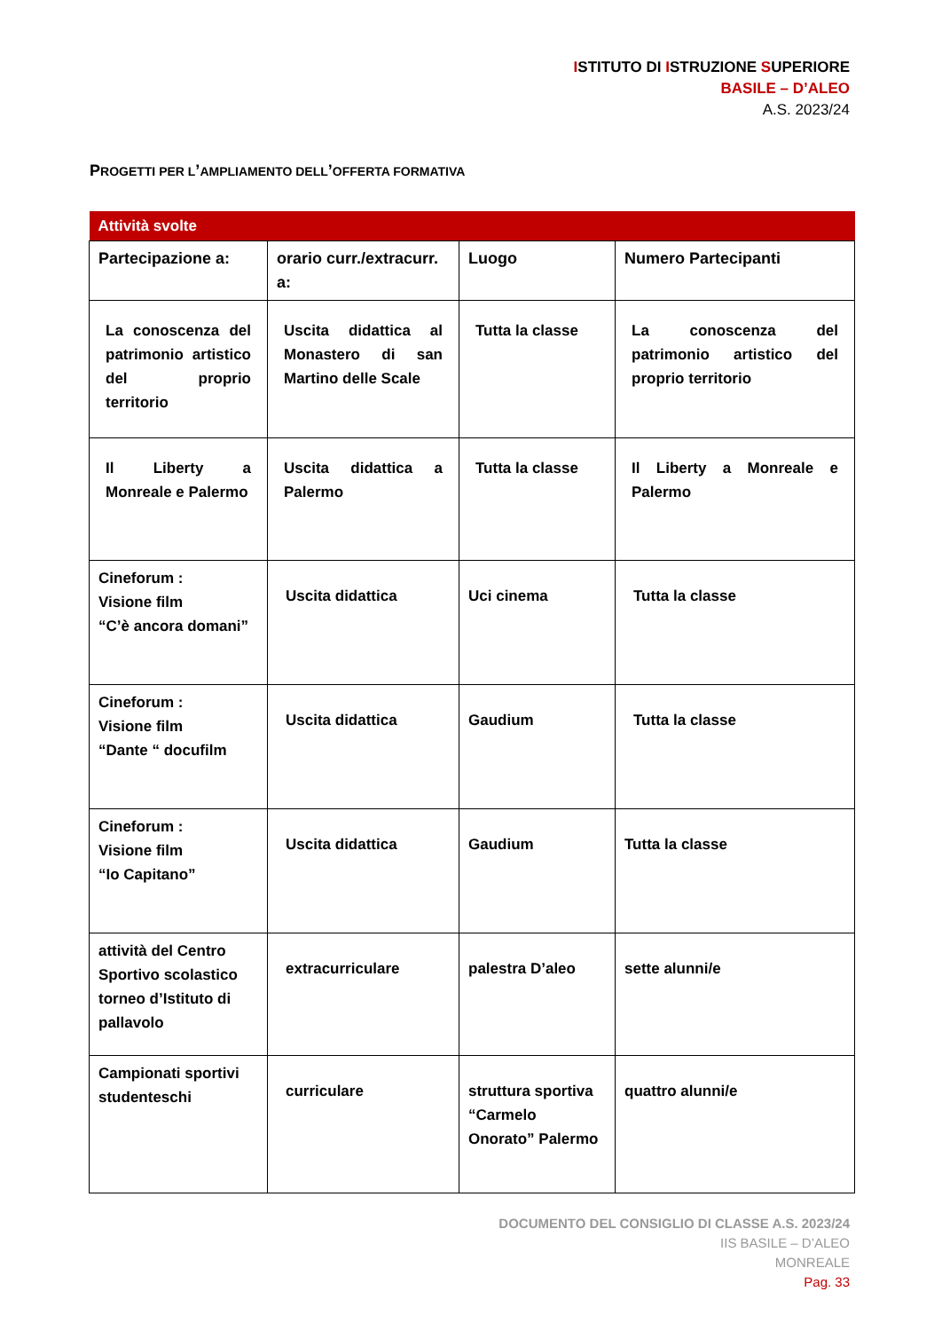ISTITUTO DI ISTRUZIONE SUPERIORE
BASILE – D’ALEO
A.S. 2023/24
PROGETTI PER L’AMPLIAMENTO DELL’OFFERTA FORMATIVA
| Attività svolte | | | |
| Partecipazione a: | orario curr./extracurr. a: | Luogo | Numero Partecipanti |
| La conoscenza del patrimonio artistico del proprio territorio | Uscita didattica al Monastero di san Martino delle Scale | Tutta la classe | La conoscenza del patrimonio artistico del proprio territorio |
| Il Liberty a Monreale e Palermo | Uscita didattica a Palermo | Tutta la classe | Il Liberty a Monreale e Palermo |
| Cineforum : Visione film “C’è ancora domani” | Uscita didattica | Uci cinema | Tutta la classe |
| Cineforum : Visione film “Dante “ docufilm | Uscita didattica | Gaudium | Tutta la classe |
| Cineforum : Visione film “Io Capitano” | Uscita didattica | Gaudium | Tutta la classe |
| attività del Centro Sportivo scolastico torneo d’Istituto di pallavolo | extracurriculare | palestra D’aleo | sette alunni/e |
| Campionati sportivi studenteschi | curriculare | struttura sportiva “Carmelo Onorato” Palermo | quattro alunni/e |
DOCUMENTO DEL CONSIGLIO DI CLASSE A.S. 2023/24
IIS BASILE – D’ALEO
MONREALE
Pag. 33